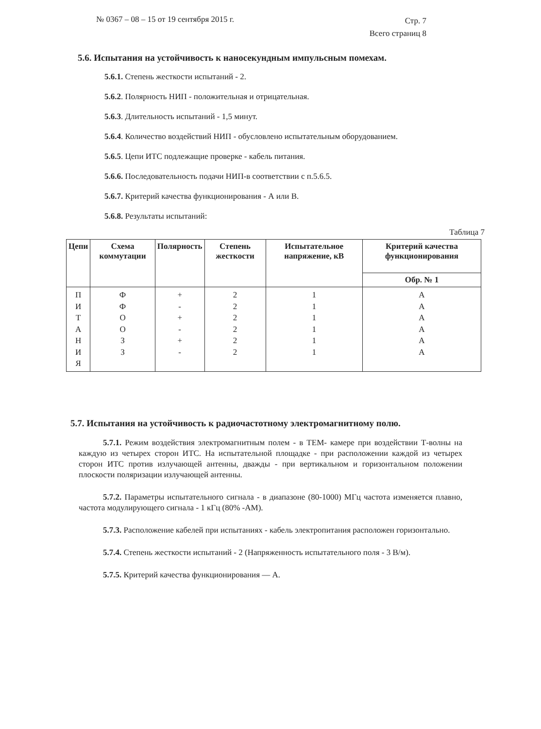№ 0367 – 08 – 15 от 19 сентября 2015 г.
Стр. 7
Всего страниц 8
5.6. Испытания на устойчивость к наносекундным импульсным помехам.
5.6.1. Степень жесткости испытаний - 2.
5.6.2. Полярность НИП - положительная и отрицательная.
5.6.3. Длительность испытаний - 1,5 минут.
5.6.4. Количество воздействий НИП - обусловлено испытательным оборудованием.
5.6.5. Цепи ИТС подлежащие проверке - кабель питания.
5.6.6. Последовательность подачи НИП-в соответствии с п.5.6.5.
5.6.7. Критерий качества функционирования - А или В.
5.6.8. Результаты испытаний:
Таблица 7
| Цепи | Схема коммутации | Полярность | Степень жесткости | Испытательное напряжение, кВ | Критерий качества функционирования |
| --- | --- | --- | --- | --- | --- |
| | | | | | Обр. № 1 |
| П И Т А Н И Я | Ф Ф О О З З | + - + - + - | 2 2 2 2 2 2 | 1 1 1 1 1 1 | А А А А А А |
5.7. Испытания на устойчивость к радиочастотному электромагнитному полю.
5.7.1. Режим воздействия электромагнитным полем - в ТЕМ- камере при воздействии Т-волны на каждую из четырех сторон ИТС. На испытательной площадке - при расположении каждой из четырех сторон ИТС против излучающей антенны, дважды - при вертикальном и горизонтальном положении плоскости поляризации излучающей антенны.
5.7.2. Параметры испытательного сигнала - в диапазоне (80-1000) МГц частота изменяется плавно, частота модулирующего сигнала - 1 кГц (80% -АМ).
5.7.3. Расположение кабелей при испытаниях - кабель электропитания расположен горизонтально.
5.7.4. Степень жесткости испытаний - 2 (Напряженность испытательного поля - 3 В/м).
5.7.5. Критерий качества функционирования — А.